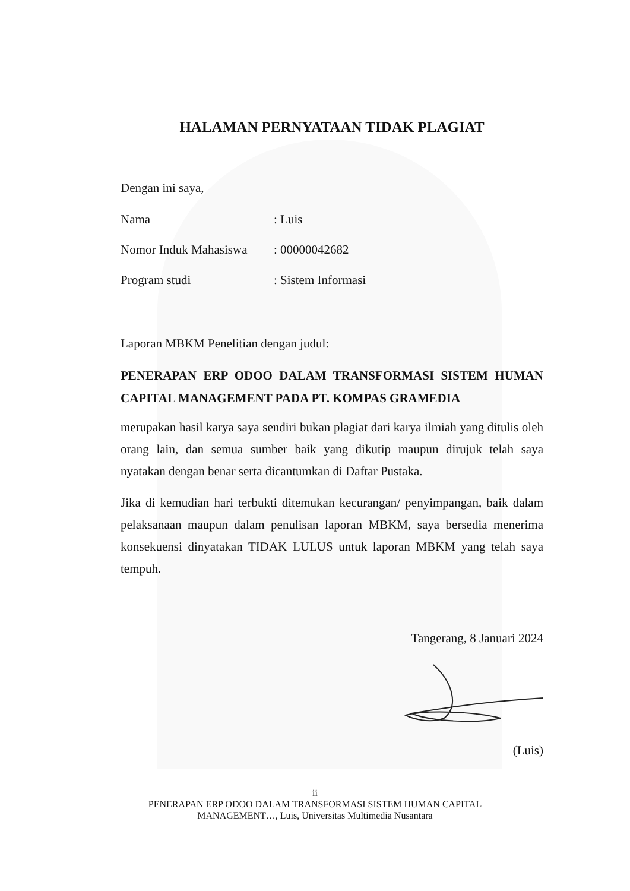HALAMAN PERNYATAAN TIDAK PLAGIAT
Dengan ini saya,
Nama: Luis
Nomor Induk Mahasiswa: 00000042682
Program studi: Sistem Informasi
Laporan MBKM Penelitian dengan judul:
PENERAPAN ERP ODOO DALAM TRANSFORMASI SISTEM HUMAN CAPITAL MANAGEMENT PADA PT. KOMPAS GRAMEDIA
merupakan hasil karya saya sendiri bukan plagiat dari karya ilmiah yang ditulis oleh orang lain, dan semua sumber baik yang dikutip maupun dirujuk telah saya nyatakan dengan benar serta dicantumkan di Daftar Pustaka.
Jika di kemudian hari terbukti ditemukan kecurangan/ penyimpangan, baik dalam pelaksanaan maupun dalam penulisan laporan MBKM, saya bersedia menerima konsekuensi dinyatakan TIDAK LULUS untuk laporan MBKM yang telah saya tempuh.
Tangerang, 8 Januari 2024
(Luis)
ii
PENERAPAN ERP ODOO DALAM TRANSFORMASI SISTEM HUMAN CAPITAL
MANAGEMENT…, Luis, Universitas Multimedia Nusantara